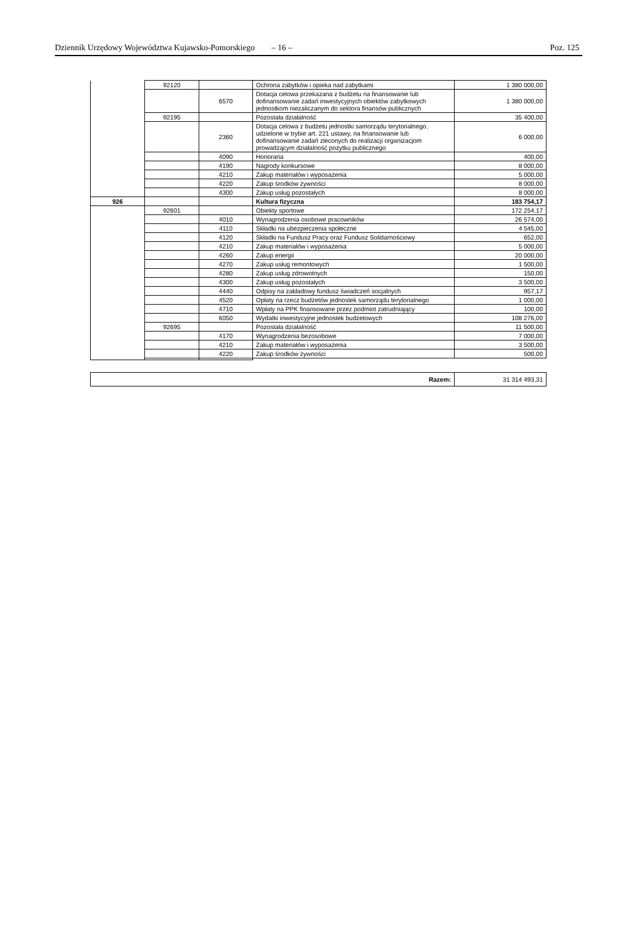Dziennik Urzędowy Województwa Kujawsko-Pomorskiego – 16 – Poz. 125
| | 92120 | | Ochrona zabytków i opieka nad zabytkami | 1 380 000,00 |
| | | 6570 | Dotacja celowa przekazana z budżetu na finansowanie lub dofinansowanie zadań inwestycyjnych obiektów zabytkowych jednostkom niezaliczanym do sektora finansów publicznych | 1 380 000,00 |
| | 92195 | | Pozostała działalność | 35 400,00 |
| | | 2360 | Dotacja celowa z budżetu jednostki samorządu terytorialnego, udzielone w trybie art. 221 ustawy, na finansowanie lub dofinansowanie zadań zleconych do realizacji organizacjom prowadzącym działalność pożytku publicznego | 6 000,00 |
| | | 4090 | Honoraria | 400,00 |
| | | 4190 | Nagrody konkursowe | 8 000,00 |
| | | 4210 | Zakup materiałów i wyposażenia | 5 000,00 |
| | | 4220 | Zakup środków żywności | 8 000,00 |
| | | 4300 | Zakup usług pozostałych | 8 000,00 |
| 926 | | | Kultura fizyczna | 183 754,17 |
| | 92601 | | Obiekty sportowe | 172 254,17 |
| | | 4010 | Wynagrodzenia osobowe pracowników | 26 574,00 |
| | | 4110 | Składki na ubezpieczenia społeczne | 4 545,00 |
| | | 4120 | Składki na Fundusz Pracy oraz Fundusz Solidarnościowy | 652,00 |
| | | 4210 | Zakup materiałów i wyposażenia | 5 000,00 |
| | | 4260 | Zakup energii | 20 000,00 |
| | | 4270 | Zakup usług remontowych | 1 500,00 |
| | | 4280 | Zakup usług zdrowotnych | 150,00 |
| | | 4300 | Zakup usług pozostałych | 3 500,00 |
| | | 4440 | Odpisy na zakładowy fundusz świadczeń socjalnych | 957,17 |
| | | 4520 | Opłaty na rzecz budżetów jednostek samorządu terytorialnego | 1 000,00 |
| | | 4710 | Wpłaty na PPK finansowane przez podmiot zatrudniający | 100,00 |
| | | 6050 | Wydatki inwestycyjne jednostek budżetowych | 108 276,00 |
| | 92695 | | Pozostała działalność | 11 500,00 |
| | | 4170 | Wynagrodzenia bezosobowe | 7 000,00 |
| | | 4210 | Zakup materiałów i wyposażenia | 3 500,00 |
| | | 4220 | Zakup środków żywności | 500,00 |
| Razem: | 31 314 493,31 |